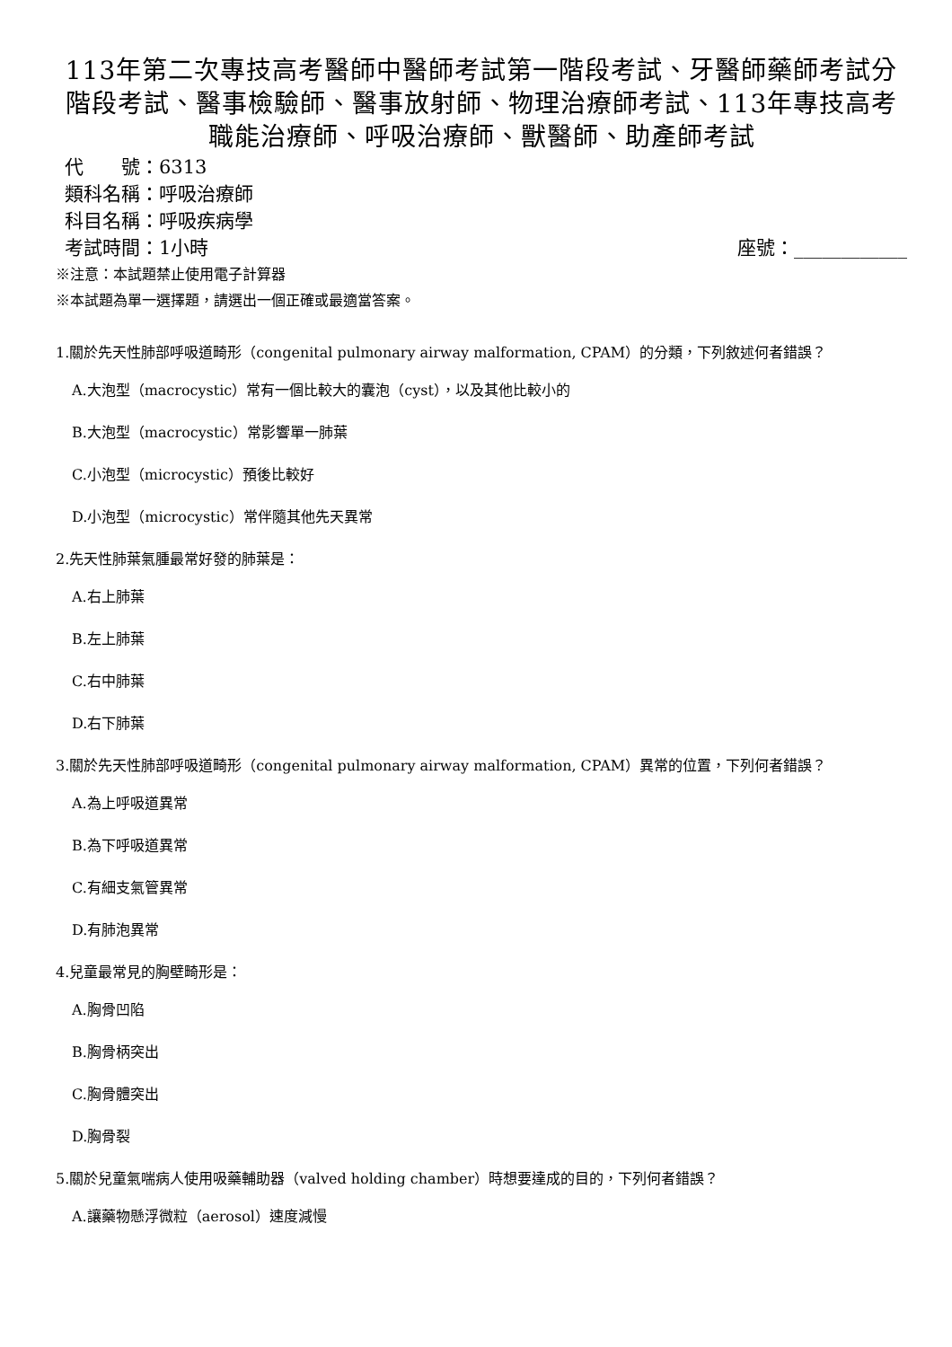113年第二次專技高考醫師中醫師考試第一階段考試、牙醫師藥師考試分階段考試、醫事檢驗師、醫事放射師、物理治療師考試、113年專技高考職能治療師、呼吸治療師、獸醫師、助產師考試
代　　號：6313
類科名稱：呼吸治療師
科目名稱：呼吸疾病學
考試時間：1小時 座號：____________
※注意：本試題禁止使用電子計算器
※本試題為單一選擇題，請選出一個正確或最適當答案。
1.關於先天性肺部呼吸道畸形（congenital pulmonary airway malformation, CPAM）的分類，下列敘述何者錯誤？
A.大泡型（macrocystic）常有一個比較大的囊泡（cyst），以及其他比較小的
B.大泡型（macrocystic）常影響單一肺葉
C.小泡型（microcystic）預後比較好
D.小泡型（microcystic）常伴隨其他先天異常
2.先天性肺葉氣腫最常好發的肺葉是：
A.右上肺葉
B.左上肺葉
C.右中肺葉
D.右下肺葉
3.關於先天性肺部呼吸道畸形（congenital pulmonary airway malformation, CPAM）異常的位置，下列何者錯誤？
A.為上呼吸道異常
B.為下呼吸道異常
C.有細支氣管異常
D.有肺泡異常
4.兒童最常見的胸壁畸形是：
A.胸骨凹陷
B.胸骨柄突出
C.胸骨體突出
D.胸骨裂
5.關於兒童氣喘病人使用吸藥輔助器（valved holding chamber）時想要達成的目的，下列何者錯誤？
A.讓藥物懸浮微粒（aerosol）速度減慢